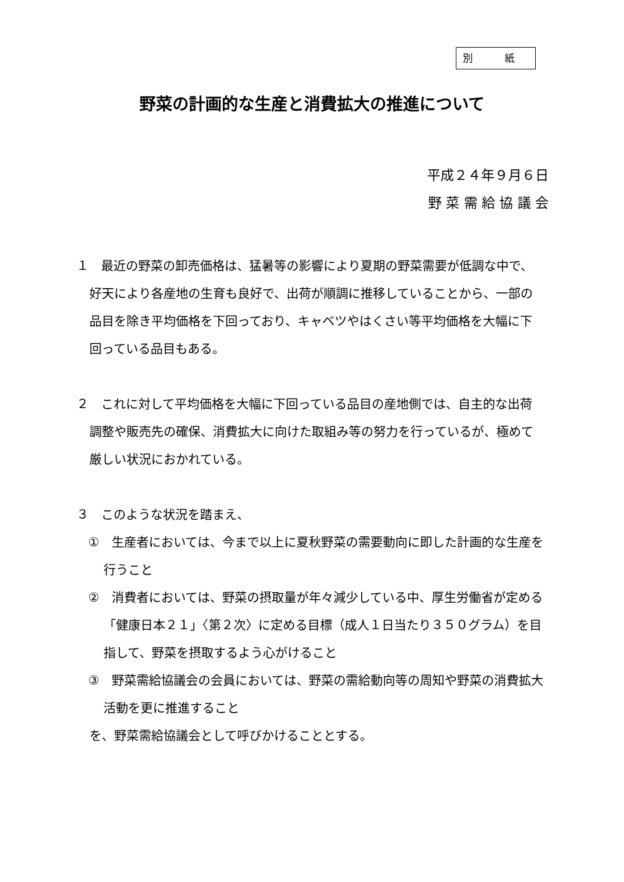別 紙
野菜の計画的な生産と消費拡大の推進について
平成２４年９月６日
野 菜 需 給 協 議 会
１　最近の野菜の卸売価格は、猛暑等の影響により夏期の野菜需要が低調な中で、好天により各産地の生育も良好で、出荷が順調に推移していることから、一部の品目を除き平均価格を下回っており、キャベツやはくさい等平均価格を大幅に下回っている品目もある。
２　これに対して平均価格を大幅に下回っている品目の産地側では、自主的な出荷調整や販売先の確保、消費拡大に向けた取組み等の努力を行っているが、極めて厳しい状況におかれている。
３　このような状況を踏まえ、
①　生産者においては、今まで以上に夏秋野菜の需要動向に即した計画的な生産を行うこと
②　消費者においては、野菜の摂取量が年々減少している中、厚生労働省が定める「健康日本２１」〈第２次〉に定める目標（成人１日当たり３５０グラム）を目指して、野菜を摂取するよう心がけること
③　野菜需給協議会の会員においては、野菜の需給動向等の周知や野菜の消費拡大活動を更に推進すること
を、野菜需給協議会として呼びかけることとする。